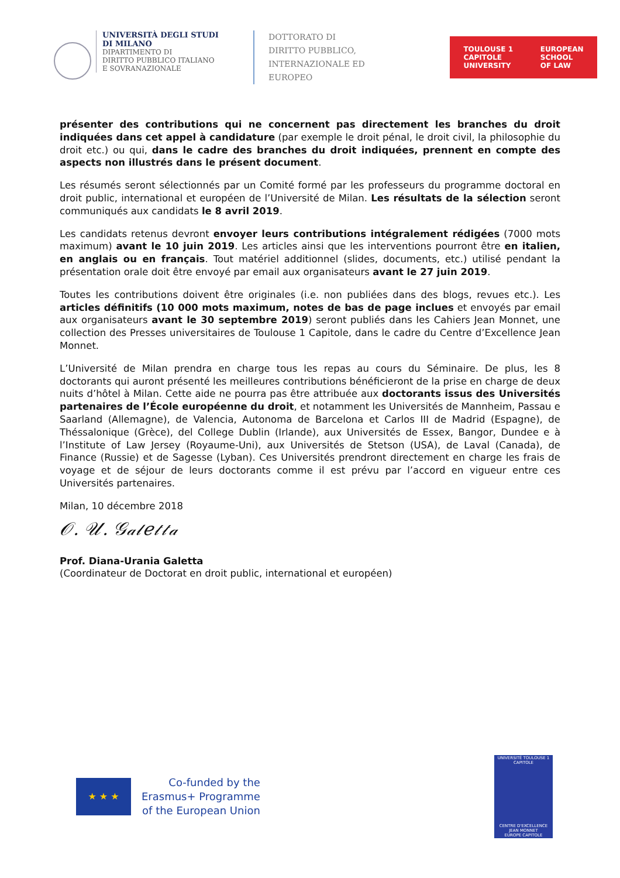UNIVERSITÀ DEGLI STUDI
DI MILANO
DIPARTIMENTO DI
DIRITTO PUBBLICO ITALIANO
E SOVRANAZIONALE
DOTTORATO DI
DIRITTO PUBBLICO,
INTERNAZIONALE ED
EUROPEO
TOULOUSE 1
CAPITOLE
UNIVERSITY EUROPEAN
SCHOOL
OF LAW
présenter des contributions qui ne concernent pas directement les branches du droit indiquées dans cet appel à candidature (par exemple le droit pénal, le droit civil, la philosophie du droit etc.) ou qui, dans le cadre des branches du droit indiquées, prennent en compte des aspects non illustrés dans le présent document.
Les résumés seront sélectionnés par un Comité formé par les professeurs du programme doctoral en droit public, international et européen de l’Université de Milan. Les résultats de la sélection seront communiqués aux candidats le 8 avril 2019.
Les candidats retenus devront envoyer leurs contributions intégralement rédigées (7000 mots maximum) avant le 10 juin 2019. Les articles ainsi que les interventions pourront être en italien, en anglais ou en français. Tout matériel additionnel (slides, documents, etc.) utilisé pendant la présentation orale doit être envoyé par email aux organisateurs avant le 27 juin 2019.
Toutes les contributions doivent être originales (i.e. non publiées dans des blogs, revues etc.). Les articles définitifs (10 000 mots maximum, notes de bas de page inclues et envoyés par email aux organisateurs avant le 30 septembre 2019) seront publiés dans les Cahiers Jean Monnet, une collection des Presses universitaires de Toulouse 1 Capitole, dans le cadre du Centre d’Excellence Jean Monnet.
L’Université de Milan prendra en charge tous les repas au cours du Séminaire. De plus, les 8 doctorants qui auront présenté les meilleures contributions bénéficieront de la prise en charge de deux nuits d’hôtel à Milan. Cette aide ne pourra pas être attribuée aux doctorants issus des Universités partenaires de l’École européenne du droit, et notamment les Universités de Mannheim, Passau e Saarland (Allemagne), de Valencia, Autonoma de Barcelona et Carlos III de Madrid (Espagne), de Théssalonique (Grèce), del College Dublin (Irlande), aux Universités de Essex, Bangor, Dundee e à l’Institute of Law Jersey (Royaume-Uni), aux Universités de Stetson (USA), de Laval (Canada), de Finance (Russie) et de Sagesse (Lyban). Ces Universités prendront directement en charge les frais de voyage et de séjour de leurs doctorants comme il est prévu par l’accord en vigueur entre ces Universités partenaires.
Milan, 10 décembre 2018
𝒪. 𝒰. 𝒢𝒶𝓁𝑒𝓉𝓉𝒶
Prof. Diana-Urania Galetta
(Coordinateur de Doctorat en droit public, international et européen)
★ ★ ★
Co-funded by the
Erasmus+ Programme
of the European Union
UNIVERSITÉ TOULOUSE 1 CAPITOLE
CENTRE D'EXCELLENCE
JEAN MONNET
EUROPE CAPITOLE